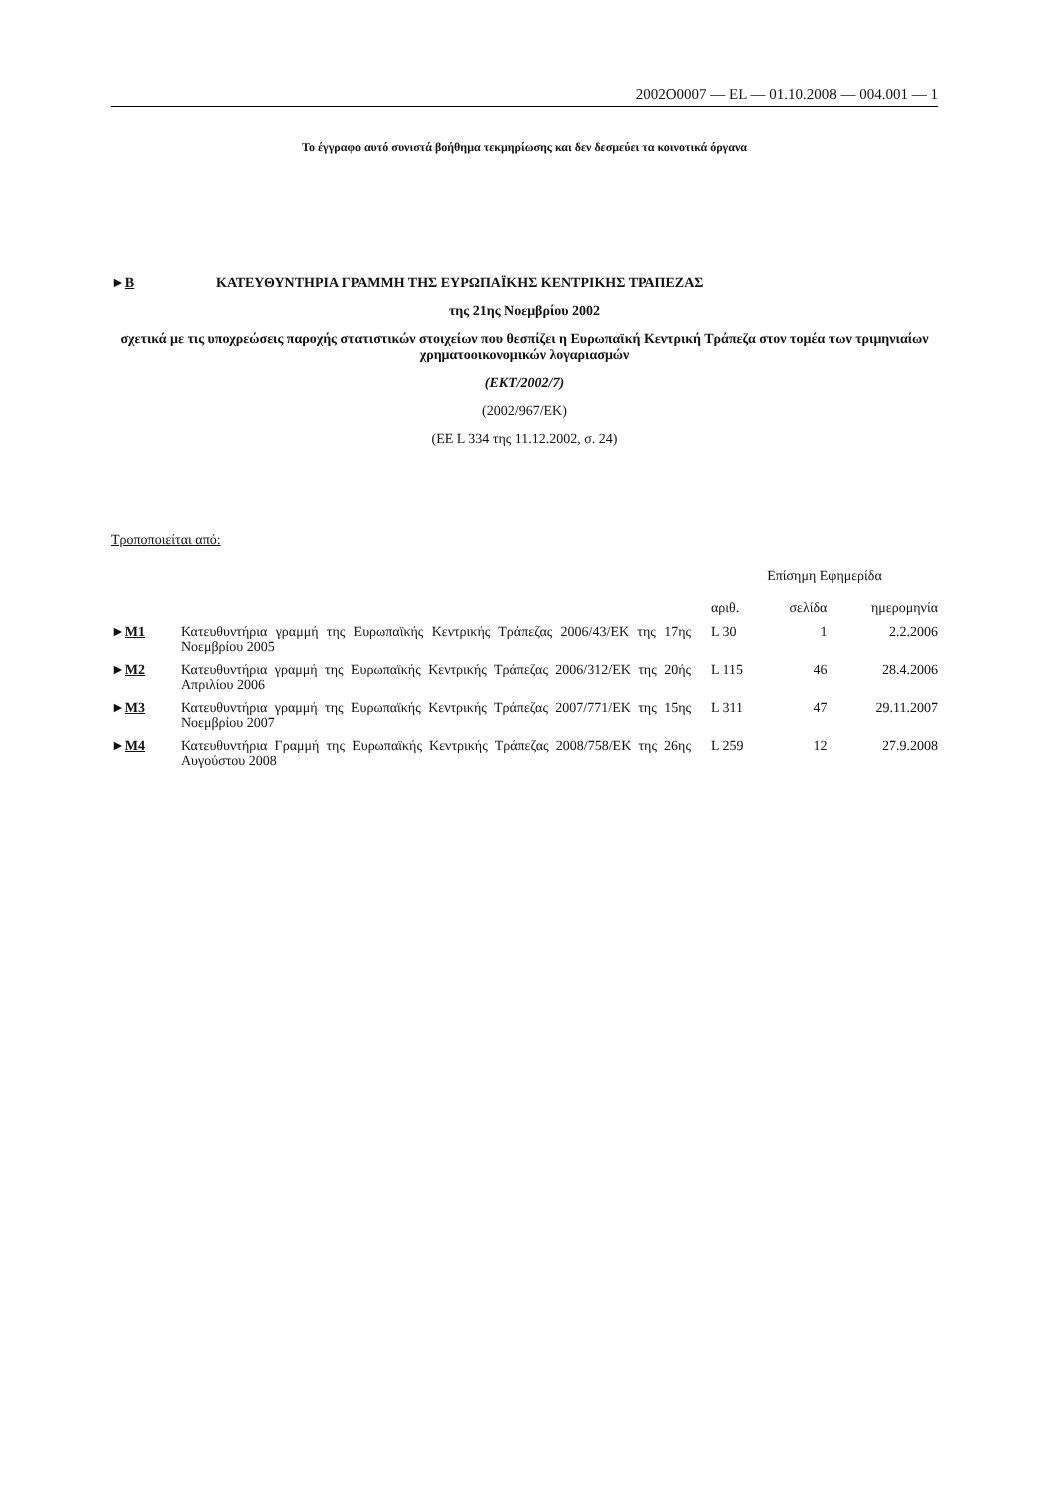2002O0007 — EL — 01.10.2008 — 004.001 — 1
Το έγγραφο αυτό συνιστά βοήθημα τεκμηρίωσης και δεν δεσμεύει τα κοινοτικά όργανα
►B ΚΑΤΕΥΘΥΝΤΗΡΙΑ ΓΡΑΜΜΗ ΤΗΣ ΕΥΡΩΠΑΪΚΗΣ ΚΕΝΤΡΙΚΗΣ ΤΡΑΠΕΖΑΣ
της 21ης Νοεμβρίου 2002
σχετικά με τις υποχρεώσεις παροχής στατιστικών στοιχείων που θεσπίζει η Ευρωπαϊκή Κεντρική Τράπεζα στον τομέα των τριμηνιαίων χρηματοοικονομικών λογαριασμών
(ΕΚΤ/2002/7)
(2002/967/ΕΚ)
(ΕΕ L 334 της 11.12.2002, σ. 24)
Τροποποιείται από:
| | | Επίσημη Εφημερίδα | | |
| --- | --- | --- | --- | --- |
| | | αριθ. | σελίδα | ημερομηνία |
| ► M1 | Κατευθυντήρια γραμμή της Ευρωπαϊκής Κεντρικής Τράπεζας 2006/43/ΕΚ της 17ης Νοεμβρίου 2005 | L 30 | 1 | 2.2.2006 |
| ► M2 | Κατευθυντήρια γραμμή της Ευρωπαϊκής Κεντρικής Τράπεζας 2006/312/ΕΚ της 20ής Απριλίου 2006 | L 115 | 46 | 28.4.2006 |
| ► M3 | Κατευθυντήρια γραμμή της Ευρωπαϊκής Κεντρικής Τράπεζας 2007/771/ΕΚ της 15ης Νοεμβρίου 2007 | L 311 | 47 | 29.11.2007 |
| ► M4 | Κατευθυντήρια Γραμμή της Ευρωπαϊκής Κεντρικής Τράπεζας 2008/758/ΕΚ της 26ης Αυγούστου 2008 | L 259 | 12 | 27.9.2008 |